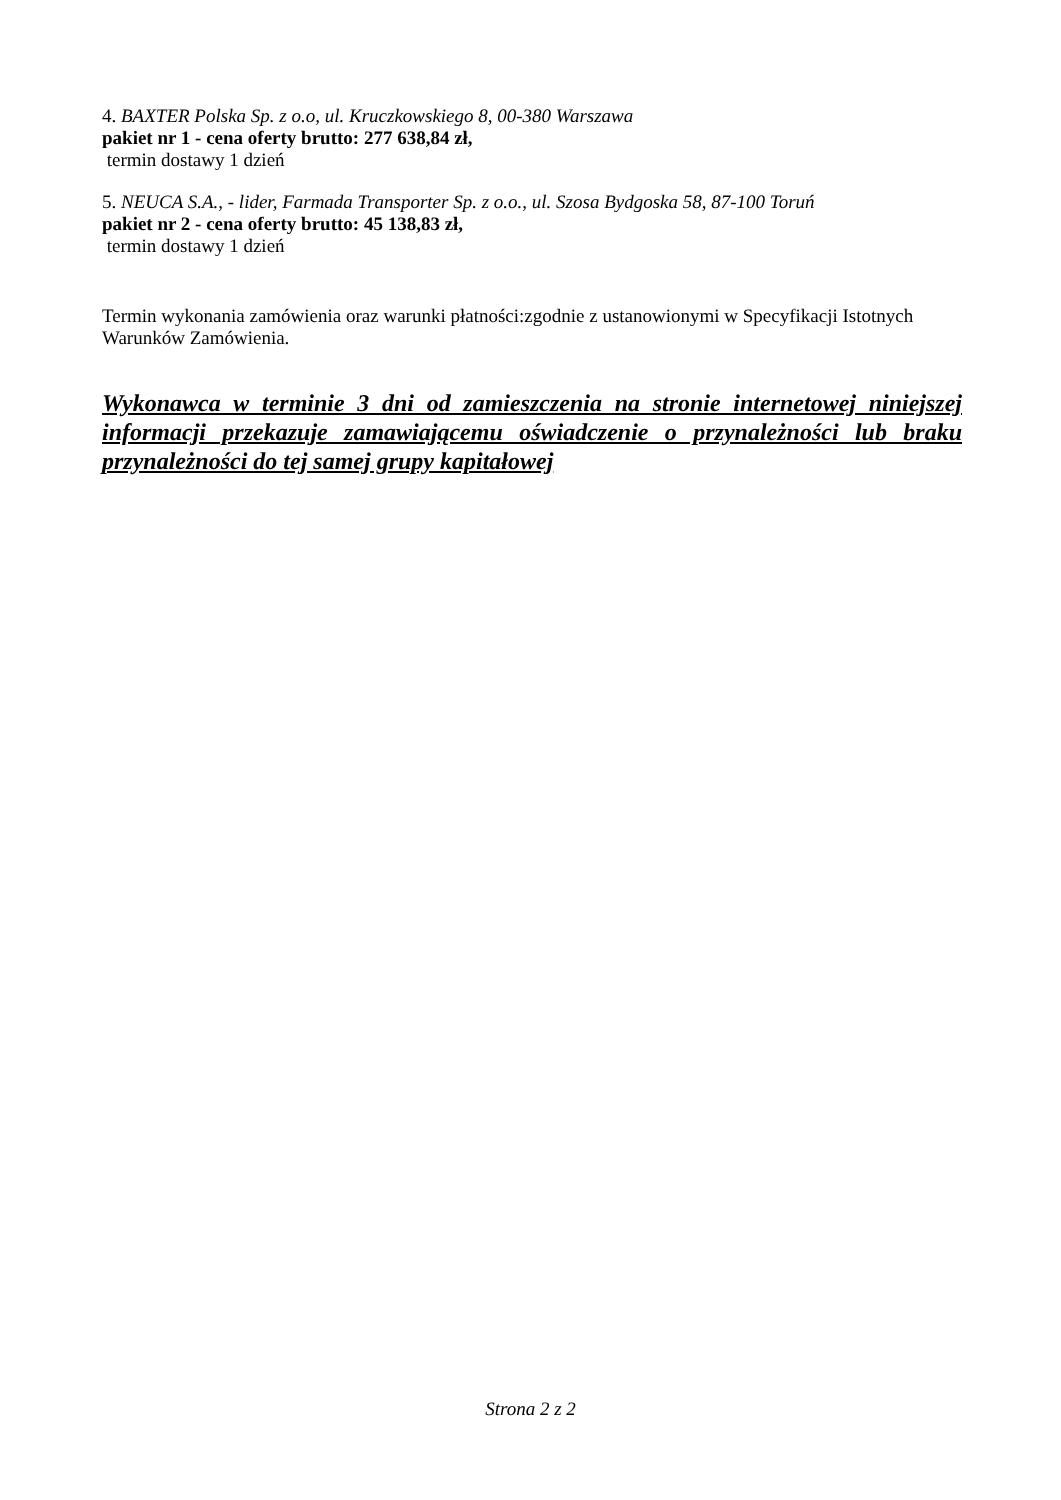4. BAXTER Polska Sp. z o.o, ul. Kruczkowskiego 8, 00-380 Warszawa
pakiet nr 1 - cena oferty brutto: 277 638,84 zł,
termin dostawy 1 dzień
5. NEUCA S.A., - lider, Farmada Transporter Sp. z o.o., ul. Szosa Bydgoska 58, 87-100 Toruń
pakiet nr 2 - cena oferty brutto: 45 138,83 zł,
termin dostawy 1 dzień
Termin wykonania zamówienia oraz warunki płatności:zgodnie z ustanowionymi w Specyfikacji Istotnych Warunków Zamówienia.
Wykonawca w terminie 3 dni od zamieszczenia na stronie internetowej niniejszej informacji przekazuje zamawiającemu oświadczenie o przynależności lub braku przynależności do tej samej grupy kapitałowej
Strona 2 z 2